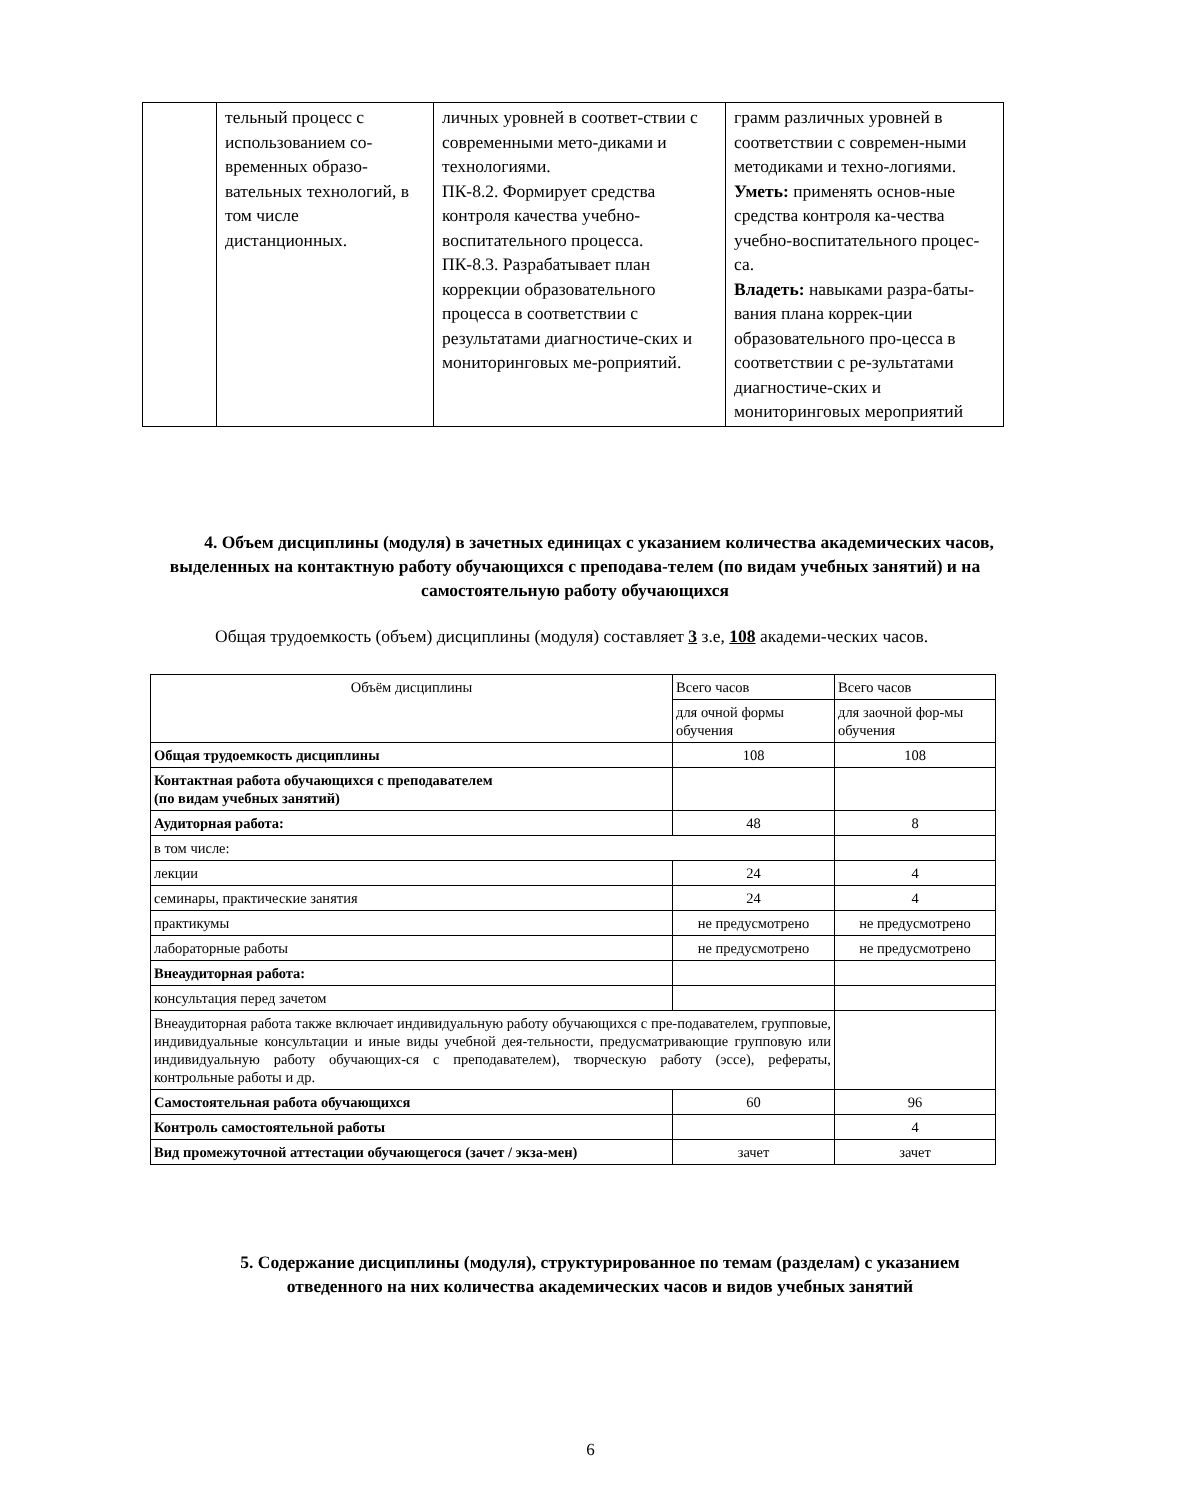| | тельный процесс с использованием со-временных образо-вательных технологий, в том числе дистанционных. | личных уровней в соответ-ствии с современными мето-диками и технологиями. ПК-8.2. Формирует средства контроля качества учебно-воспитательного процесса. ПК-8.3. Разрабатывает план коррекции образовательного процесса в соответствии с результатами диагностиче-ских и мониторинговых ме-роприятий. | грамм различных уровней в соответствии с современ-ными методиками и техно-логиями. Уметь: применять основ-ные средства контроля ка-чества учебно-воспитательного процес-са. Владеть: навыками разра-баты-вания плана коррек-ции образовательного про-цесса в соответствии с ре-зультатами диагностиче-ских и мониторинговых мероприятий |
4. Объем дисциплины (модуля) в зачетных единицах с указанием количества академических часов, выделенных на контактную работу обучающихся с преподава-телем (по видам учебных занятий) и на самостоятельную работу обучающихся
Общая трудоемкость (объем) дисциплины (модуля) составляет 3 з.е, 108 академи-ческих часов.
| Объём дисциплины | Всего часов | Всего часов |
| | для очной формы обучения | для заочной фор-мы обучения |
| Общая трудоемкость дисциплины | 108 | 108 |
| Контактная работа обучающихся с преподавателем (по видам учебных занятий) | | |
| Аудиторная работа: | 48 | 8 |
| в том числе: | | |
| лекции | 24 | 4 |
| семинары, практические занятия | 24 | 4 |
| практикумы | не предусмотрено | не предусмотрено |
| лабораторные работы | не предусмотрено | не предусмотрено |
| Внеаудиторная работа: | | |
| консультация перед зачетом | | |
| Внеаудиторная работа также включает индивидуальную работу обучающихся с пре-подавателем, групповые, индивидуальные консультации и иные виды учебной дея-тельности, предусматривающие групповую или индивидуальную работу обучающих-ся с преподавателем), творческую работу (эссе), рефераты, контрольные работы и др. | | |
| Самостоятельная работа обучающихся | 60 | 96 |
| Контроль самостоятельной работы | | 4 |
| Вид промежуточной аттестации обучающегося (зачет / экза-мен) | зачет | зачет |
5. Содержание дисциплины (модуля), структурированное по темам (разделам) с указанием отведенного на них количества академических часов и видов учебных занятий
6